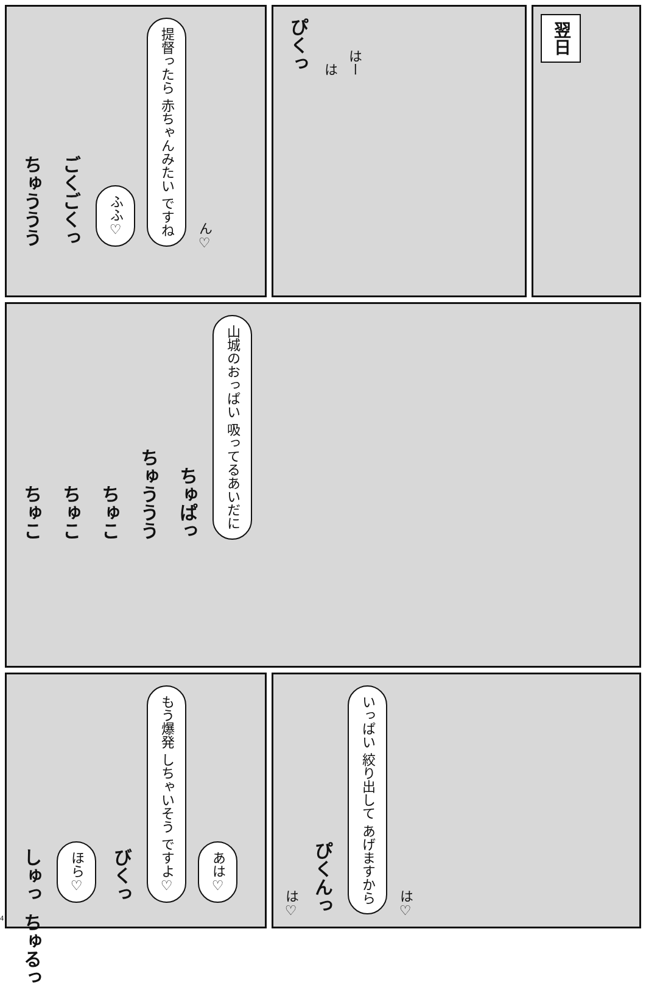ちゅううう ごくごくっ ふふ♡ 提督ったら 赤ちゃんみたい ですね ん♡
ぴくっ は はー
翌日
ちゅこ ちゅこ ちゅこ ちゅううう ちゅぱっ 山城のおっぱい 吸ってるあいだに
しゅっ ほら♡ びくっ もう爆発 しちゃいそう ですよ♡ あは♡ ちゅるっ
は♡ ぴくんっ いっぱい 絞り出して あげますから は♡
4